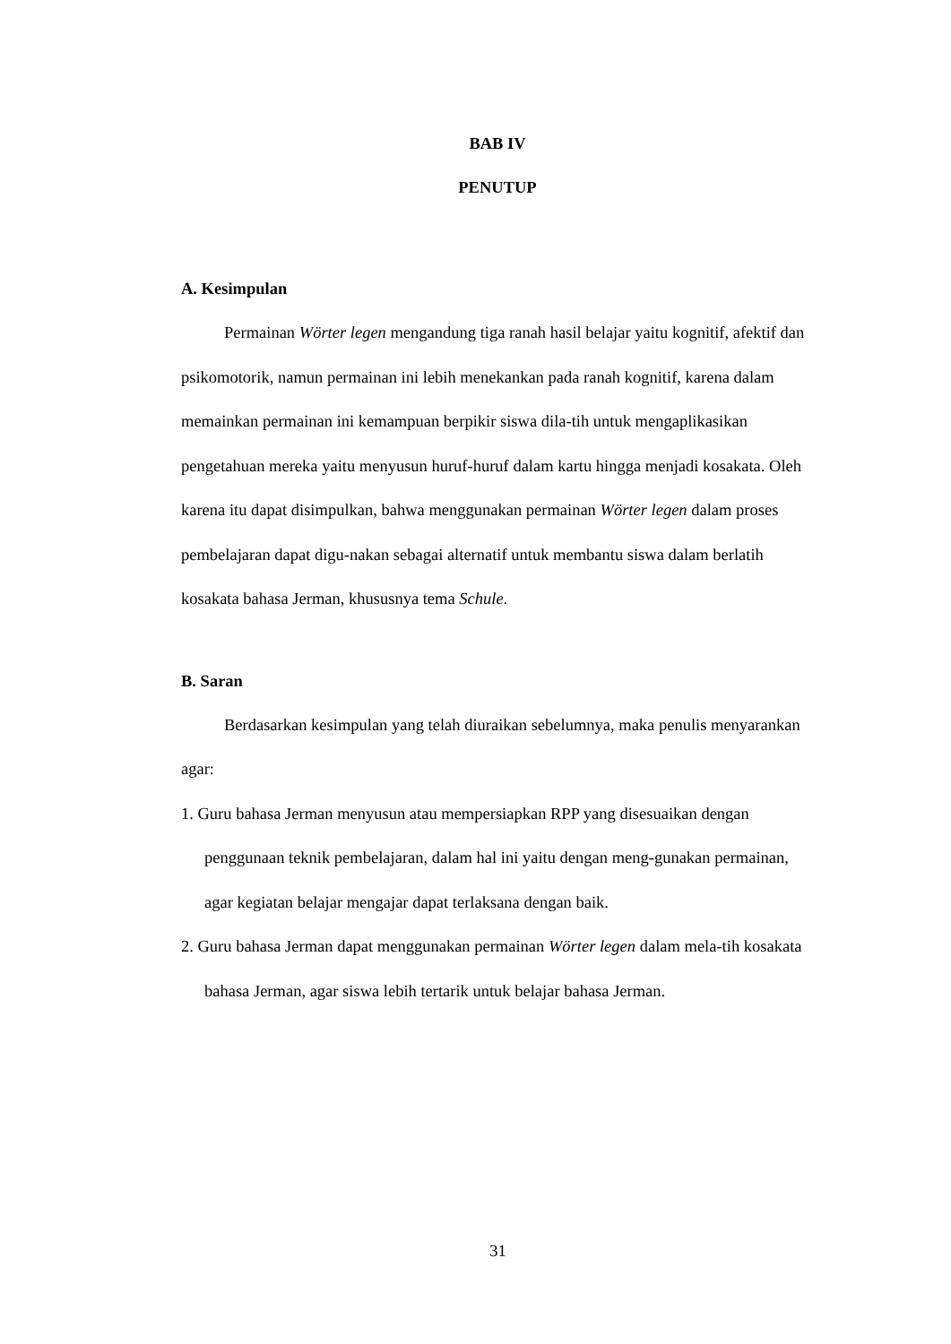BAB IV
PENUTUP
A. Kesimpulan
Permainan Wörter legen mengandung tiga ranah hasil belajar yaitu kognitif, afektif dan psikomotorik, namun permainan ini lebih menekankan pada ranah kognitif, karena dalam memainkan permainan ini kemampuan berpikir siswa dila-tih untuk mengaplikasikan pengetahuan mereka yaitu menyusun huruf-huruf dalam kartu hingga menjadi kosakata. Oleh karena itu dapat disimpulkan, bahwa menggunakan permainan Wörter legen dalam proses pembelajaran dapat digu-nakan sebagai alternatif untuk membantu siswa dalam berlatih kosakata bahasa Jerman, khususnya tema Schule.
B. Saran
Berdasarkan kesimpulan yang telah diuraikan sebelumnya, maka penulis menyarankan agar:
1. Guru bahasa Jerman menyusun atau mempersiapkan RPP yang disesuaikan dengan penggunaan teknik pembelajaran, dalam hal ini yaitu dengan meng-gunakan permainan, agar kegiatan belajar mengajar dapat terlaksana dengan baik.
2. Guru bahasa Jerman dapat menggunakan permainan Wörter legen dalam mela-tih kosakata bahasa Jerman, agar siswa lebih tertarik untuk belajar bahasa Jerman.
31